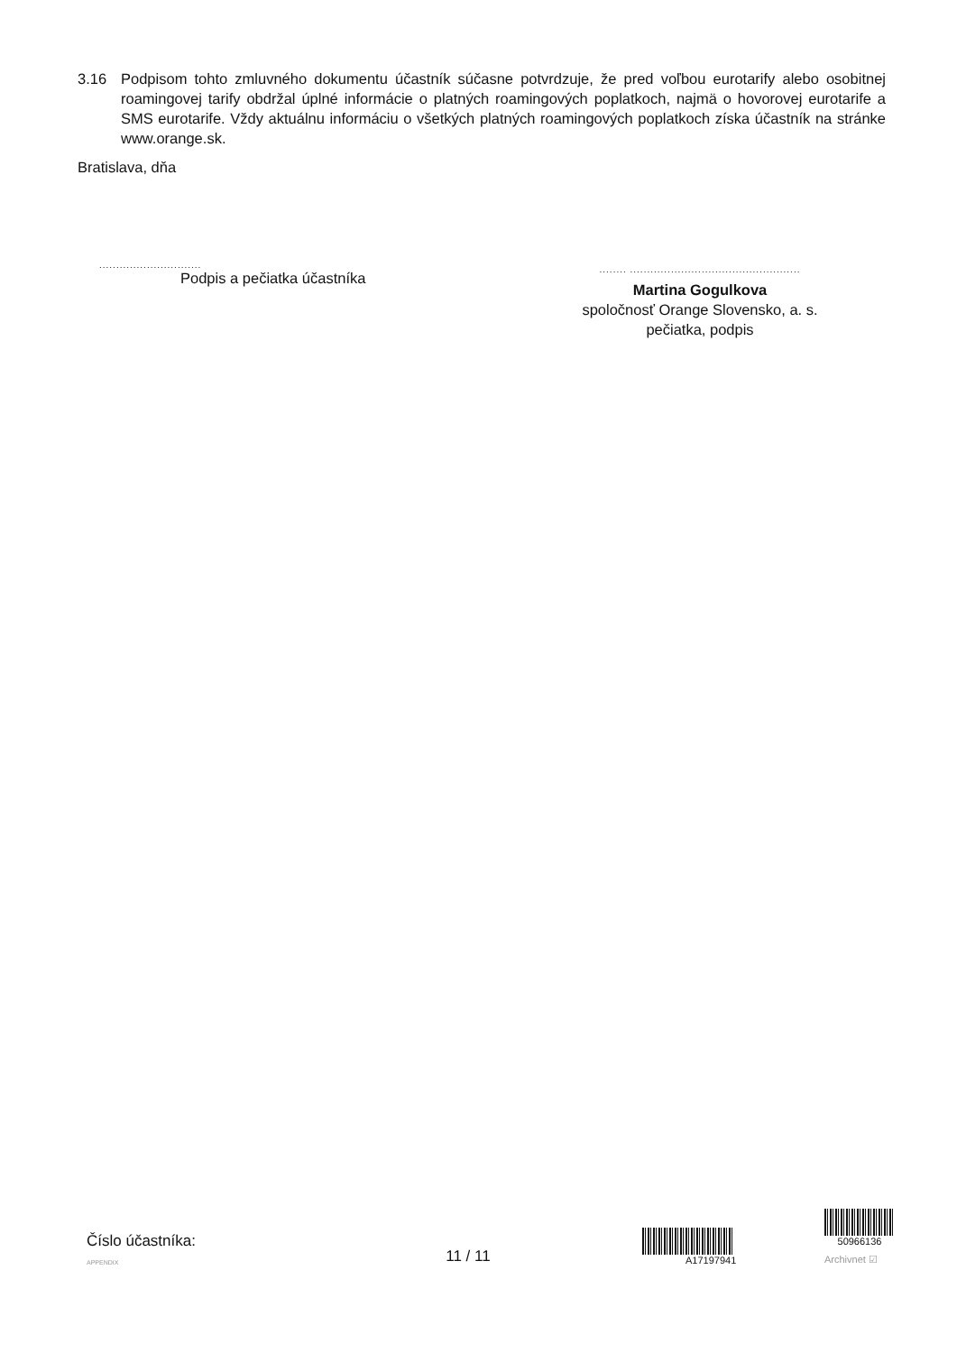3.16 Podpisom tohto zmluvného dokumentu účastník súčasne potvrdzuje, že pred voľbou eurotarify alebo osobitnej roamingovej tarify obdržal úplné informácie o platných roamingových poplatkoch, najmä o hovorovej eurotarife a SMS eurotarife. Vždy aktuálnu informáciu o všetkých platných roamingových poplatkoch získa účastník na stránke www.orange.sk.
Bratislava, dňa
..............................
Podpis a pečiatka účastníka
........ ..................................................
Martina Gogulkova
spoločnosť Orange Slovensko, a. s.
pečiatka, podpis
Číslo účastníka:
APPENDIX
11 / 11
A17197941
50966136
Archivnet ☑